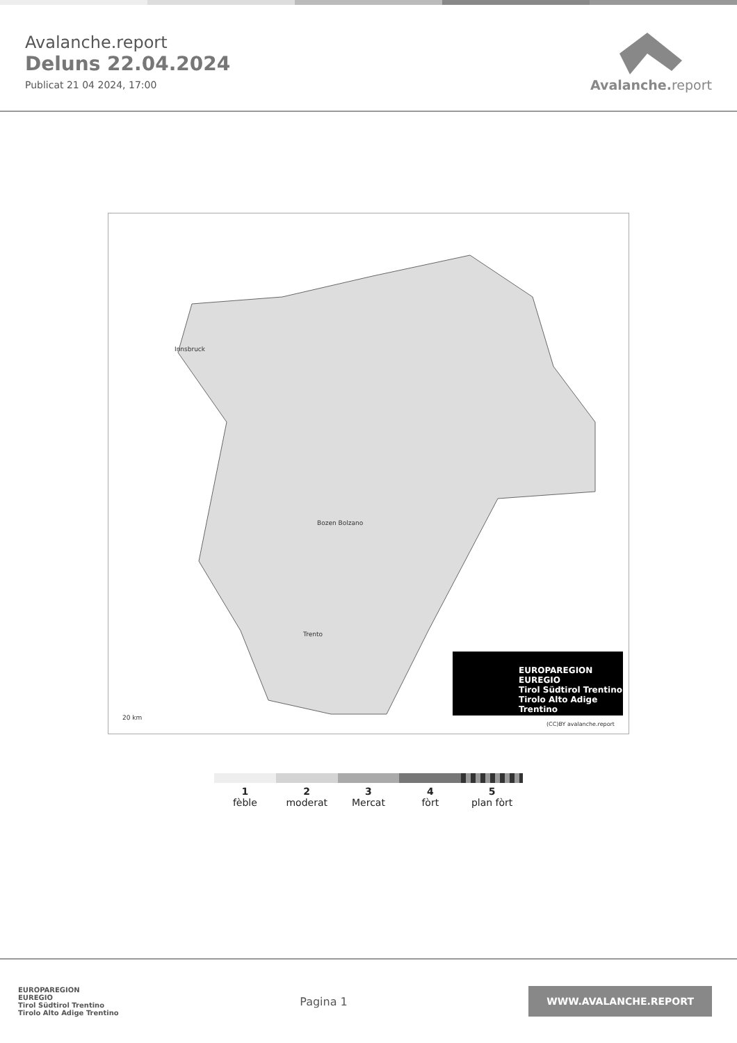Avalanche.report
Deluns 22.04.2024
Publicat 21 04 2024, 17:00
Avalanche. report
Innsbruck
Bozen Bolzano
Trento
EUROPAREGION EUREGIO
Tirol Südtirol Trentino
Tirolo Alto Adige Trentino
20 km
(CC)BY avalanche.report
1
fèble
2
moderat
3
Mercat
4
fòrt
5
plan fòrt
EUROPAREGION
EUREGIO
Tirol Südtirol Trentino
Tirolo Alto Adige Trentino
Pagina 1
WWW.AVALANCHE.REPORT